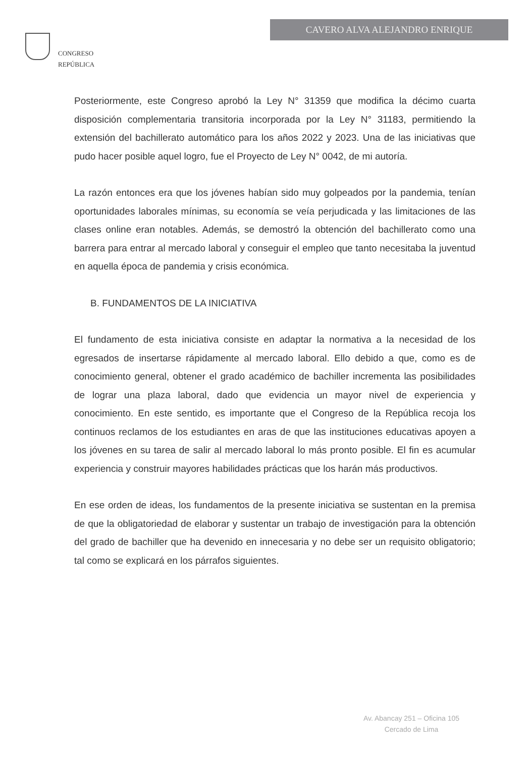CONGRESO
REPÚBLICA
CAVERO ALVA ALEJANDRO ENRIQUE
Posteriormente, este Congreso aprobó la Ley N° 31359 que modifica la décimo cuarta disposición complementaria transitoria incorporada por la Ley N° 31183, permitiendo la extensión del bachillerato automático para los años 2022 y 2023. Una de las iniciativas que pudo hacer posible aquel logro, fue el Proyecto de Ley N° 0042, de mi autoría.
La razón entonces era que los jóvenes habían sido muy golpeados por la pandemia, tenían oportunidades laborales mínimas, su economía se veía perjudicada y las limitaciones de las clases online eran notables. Además, se demostró la obtención del bachillerato como una barrera para entrar al mercado laboral y conseguir el empleo que tanto necesitaba la juventud en aquella época de pandemia y crisis económica.
B. FUNDAMENTOS DE LA INICIATIVA
El fundamento de esta iniciativa consiste en adaptar la normativa a la necesidad de los egresados de insertarse rápidamente al mercado laboral. Ello debido a que, como es de conocimiento general, obtener el grado académico de bachiller incrementa las posibilidades de lograr una plaza laboral, dado que evidencia un mayor nivel de experiencia y conocimiento. En este sentido, es importante que el Congreso de la República recoja los continuos reclamos de los estudiantes en aras de que las instituciones educativas apoyen a los jóvenes en su tarea de salir al mercado laboral lo más pronto posible. El fin es acumular experiencia y construir mayores habilidades prácticas que los harán más productivos.
En ese orden de ideas, los fundamentos de la presente iniciativa se sustentan en la premisa de que la obligatoriedad de elaborar y sustentar un trabajo de investigación para la obtención del grado de bachiller que ha devenido en innecesaria y no debe ser un requisito obligatorio; tal como se explicará en los párrafos siguientes.
Av. Abancay 251 – Oficina 105
Cercado de Lima